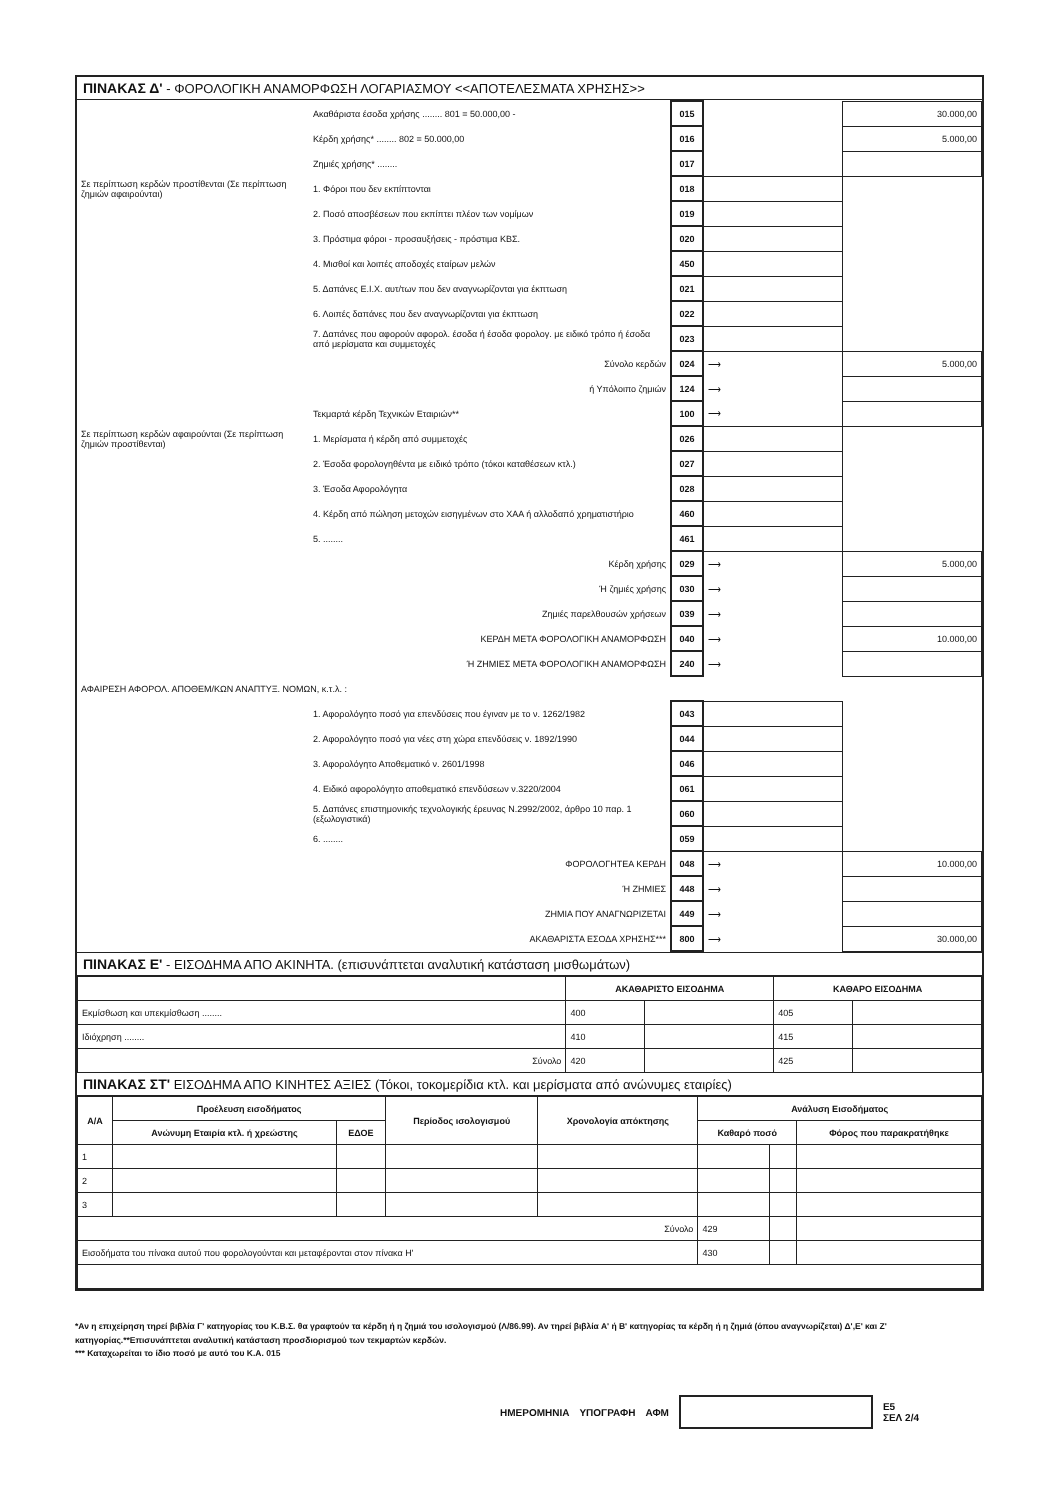ΠΙΝΑΚΑΣ Δ' - ΦΟΡΟΛΟΓΙΚΗ ΑΝΑΜΟΡΦΩΣΗ ΛΟΓΑΡΙΑΣΜΟΥ <<ΑΠΟΤΕΛΕΣΜΑΤΑ ΧΡΗΣΗΣ>>
| | Ακαθάριστα έσοδα χρήσης ........ 801 = 50.000,00 - | 015 | | 30.000,00 |
| | Κέρδη χρήσης* ........ 802 = 50.000,00 | 016 | | 5.000,00 |
| | Ζημιές χρήσης* ........ | 017 | | |
| Σε περίπτωση κερδών προστίθενται (Σε περίπτωση ζημιών αφαιρούνται) | 1. Φόροι που δεν εκπίπτονται | 018 | | |
| | 2. Ποσό αποσβέσεων που εκπίπτει πλέον των νομίμων | 019 | | |
| | 3. Πρόστιμα φόροι - προσαυξήσεις - πρόστιμα ΚΒΣ. | 020 | | |
| | 4. Μισθοί και λοιπές αποδοχές εταίρων μελών | 450 | | |
| | 5. Δαπάνες Ε.Ι.Χ. αυτ/των που δεν αναγνωρίζονται για έκπτωση | 021 | | |
| | 6. Λοιπές δαπάνες που δεν αναγνωρίζονται για έκπτωση | 022 | | |
| | 7. Δαπάνες που αφορούν αφορολ. έσοδα ή έσοδα φορολογ. με ειδικό τρόπο ή έσοδα από μερίσματα και συμμετοχές | 023 | | |
| | Σύνολο κερδών | 024 | ⟶ | 5.000,00 |
| | ή Υπόλοιπο ζημιών | 124 | ⟶ | |
| | Τεκμαρτά κέρδη Τεχνικών Εταιριών** | 100 | ⟶ | |
| Σε περίπτωση κερδών αφαιρούνται (Σε περίπτωση ζημιών προστίθενται) | 1. Μερίσματα ή κέρδη από συμμετοχές | 026 | | |
| | 2. Έσοδα φορολογηθέντα με ειδικό τρόπο (τόκοι καταθέσεων κτλ.) | 027 | | |
| | 3. Έσοδα Αφορολόγητα | 028 | | |
| | 4. Κέρδη από πώληση μετοχών εισηγμένων στο ΧΑΑ ή αλλοδαπό χρηματιστήριο | 460 | | |
| | 5. ........ | 461 | | |
| | Κέρδη χρήσης | 029 | ⟶ | 5.000,00 |
| | Ή ζημιές χρήσης | 030 | ⟶ | |
| | Ζημιές παρελθουσών χρήσεων | 039 | ⟶ | |
| | ΚΕΡΔΗ ΜΕΤΑ ΦΟΡΟΛΟΓΙΚΗ ΑΝΑΜΟΡΦΩΣΗ | 040 | ⟶ | 10.000,00 |
| | Ή ΖΗΜΙΕΣ ΜΕΤΑ ΦΟΡΟΛΟΓΙΚΗ ΑΝΑΜΟΡΦΩΣΗ | 240 | ⟶ | |
| ΑΦΑΙΡΕΣΗ ΑΦΟΡΟΛ. ΑΠΟΘΕΜ/ΚΩΝ ΑΝΑΠΤΥΞ. ΝΟΜΩΝ, κ.τ.λ. : | | | | |
| | 1. Αφορολόγητο ποσό για επενδύσεις που έγιναν με το ν. 1262/1982 | 043 | | |
| | 2. Αφορολόγητο ποσό για νέες στη χώρα επενδύσεις ν. 1892/1990 | 044 | | |
| | 3. Αφορολόγητο Αποθεματικό ν. 2601/1998 | 046 | | |
| | 4. Ειδικό αφορολόγητο αποθεματικό επενδύσεων ν.3220/2004 | 061 | | |
| | 5. Δαπάνες επιστημονικής τεχνολογικής έρευνας Ν.2992/2002, άρθρο 10 παρ. 1 (εξωλογιστικά) | 060 | | |
| | 6. ........ | 059 | | |
| | ΦΟΡΟΛΟΓΗΤΕΑ ΚΕΡΔΗ | 048 | ⟶ | 10.000,00 |
| | Ή ΖΗΜΙΕΣ | 448 | ⟶ | |
| | ΖΗΜΙΑ ΠΟΥ ΑΝΑΓΝΩΡΙΖΕΤΑΙ | 449 | ⟶ | |
| | ΑΚΑΘΑΡΙΣΤΑ ΕΣΟΔΑ ΧΡΗΣΗΣ*** | 800 | ⟶ | 30.000,00 |
ΠΙΝΑΚΑΣ Ε' - ΕΙΣΟΔΗΜΑ ΑΠΟ ΑΚΙΝΗΤΑ. (επισυνάπτεται αναλυτική κατάσταση μισθωμάτων)
| | ΑΚΑΘΑΡΙΣΤΟ ΕΙΣΟΔΗΜΑ | | ΚΑΘΑΡΟ ΕΙΣΟΔΗΜΑ | |
| --- | --- | --- | --- | --- |
| Εκμίσθωση και υπεκμίσθωση ........ | 400 | | 405 | |
| Ιδιόχρηση ........ | 410 | | 415 | |
| Σύνολο | 420 | | 425 | |
ΠΙΝΑΚΑΣ ΣΤ' ΕΙΣΟΔΗΜΑ ΑΠΟ ΚΙΝΗΤΕΣ ΑΞΙΕΣ (Τόκοι, τοκομερίδια κτλ. και μερίσματα από ανώνυμες εταιρίες)
| Α/Α | Προέλευση εισοδήματος | | Περίοδος ισολογισμού | Χρονολογία απόκτησης | Ανάλυση Εισοδήματος | | |
| --- | --- | --- | --- | --- | --- | --- | --- |
| | Ανώνυμη Εταιρία κτλ. ή χρεώστης | ΕΔΟΕ | | | Καθαρό ποσό | | Φόρος που παρακρατήθηκε |
| 1 | | | | | | | |
| 2 | | | | | | | |
| 3 | | | | | | | |
| Σύνολο | | | | | 429 | | |
| Εισοδήματα του πίνακα αυτού που φορολογούνται και μεταφέρονται στον πίνακα Η' | | | | | 430 | | |
*Αν η επιχείρηση τηρεί βιβλία Γ' κατηγορίας του Κ.Β.Σ. θα γραφτούν τα κέρδη ή η ζημιά του ισολογισμού (Λ/86.99). Αν τηρεί βιβλία Α' ή Β' κατηγορίας τα κέρδη ή η ζημιά (όπου αναγνωρίζεται) Δ',Ε' και Ζ' κατηγορίας.**Επισυνάπτεται αναλυτική κατάσταση προσδιορισμού των τεκμαρτών κερδών.
*** Καταχωρείται το ίδιο ποσό με αυτό του Κ.Α. 015
ΗΜΕΡΟΜΗΝΙΑ ΥΠΟΓΡΑΦΗ ΑΦΜ
Ε5
ΣΕΛ 2/4